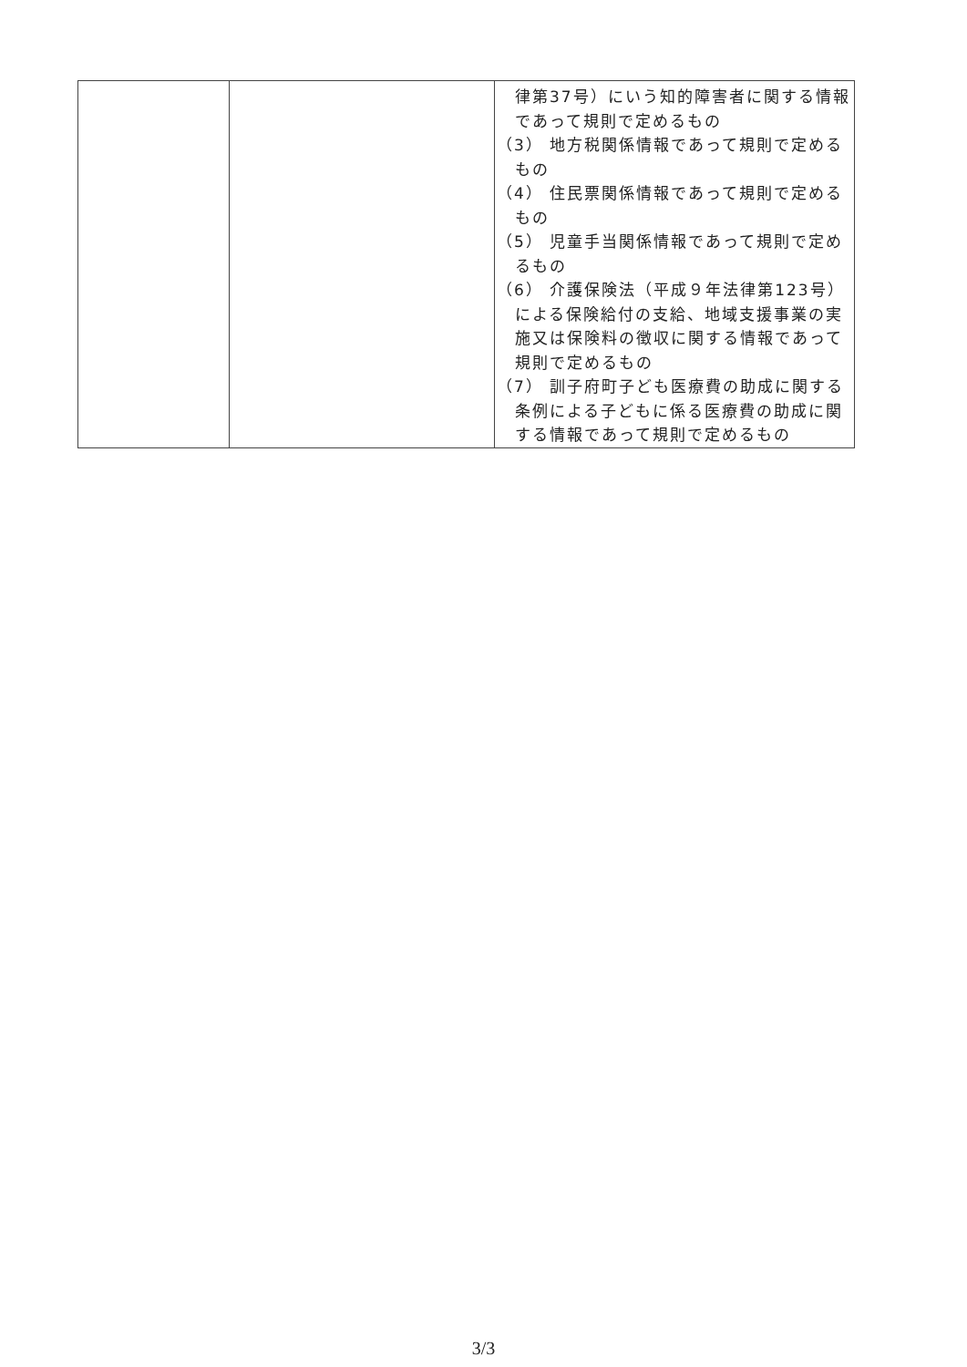| | | 律第37号）にいう知的障害者に関する情報であって規則で定めるもの （3） 地方税関係情報であって規則で定めるもの （4） 住民票関係情報であって規則で定めるもの （5） 児童手当関係情報であって規則で定めるもの （6） 介護保険法（平成９年法律第123号）による保険給付の支給、地域支援事業の実施又は保険料の徴収に関する情報であって規則で定めるもの （7） 訓子府町子ども医療費の助成に関する条例による子どもに係る医療費の助成に関する情報であって規則で定めるもの |
3/3